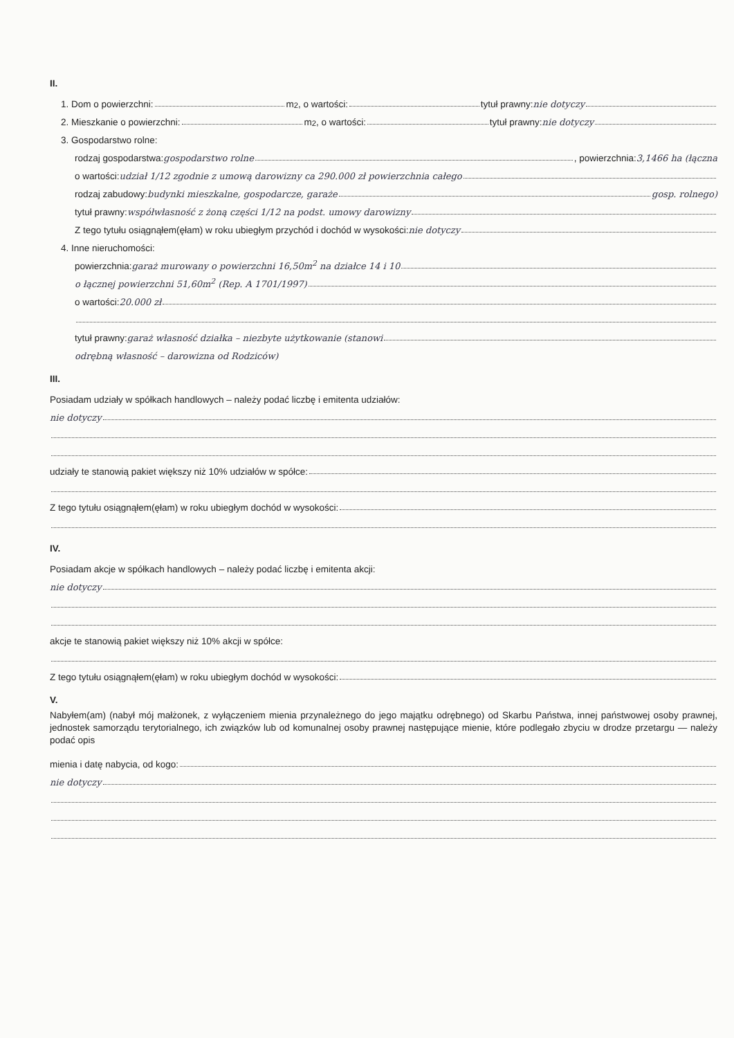II.
1. Dom o powierzchni: m<sup>2</sup>, o wartości: tytuł prawny: nie dotyczy
2. Mieszkanie o powierzchni: m<sup>2</sup>, o wartości: tytuł prawny: nie dotyczy
3. Gospodarstwo rolne:
rodzaj gospodarstwa: gospodarstwo rolne , powierzchnia: 3,1466 ha (łączna
o wartości: udział 1/12 zgodnie z umową darowizny ca 290.000 zł powierzchnia całego
rodzaj zabudowy: budynki mieszkalne, gospodarcze, garaże gosp. rolnego)
tytuł prawny: współwłasność z żoną części 1/12 na podst. umowy darowizny
Z tego tytułu osiągnąłem(ęłam) w roku ubiegłym przychód i dochód w wysokości: nie dotyczy
4. Inne nieruchomości:
powierzchnia: garaż murowany o powierzchni 16,50m<sup>2</sup> na działce 14 i 10
o łącznej powierzchni 51,60m<sup>2</sup> (Rep. A 1701/1997)
o wartości: 20.000 zł
tytuł prawny: garaż własność działka – niezbyte użytkowanie (stanowi
odrębną własność – darowizna od Rodziców)
III.
Posiadam udziały w spółkach handlowych – należy podać liczbę i emitenta udziałów:
nie dotyczy
udziały te stanowią pakiet większy niż 10% udziałów w spółce:
Z tego tytułu osiągnąłem(ęłam) w roku ubiegłym dochód w wysokości:
IV.
Posiadam akcje w spółkach handlowych – należy podać liczbę i emitenta akcji:
nie dotyczy
akcje te stanowią pakiet większy niż 10% akcji w spółce:
Z tego tytułu osiągnąłem(ęłam) w roku ubiegłym dochód w wysokości:
V.
Nabyłem(am) (nabył mój małżonek, z wyłączeniem mienia przynależnego do jego majątku odrębnego) od Skarbu Państwa, innej państwowej osoby prawnej, jednostek samorządu terytorialnego, ich związków lub od komunalnej osoby prawnej następujące mienie, które podlegało zbyciu w drodze przetargu — należy podać opis
mienia i datę nabycia, od kogo:
nie dotyczy